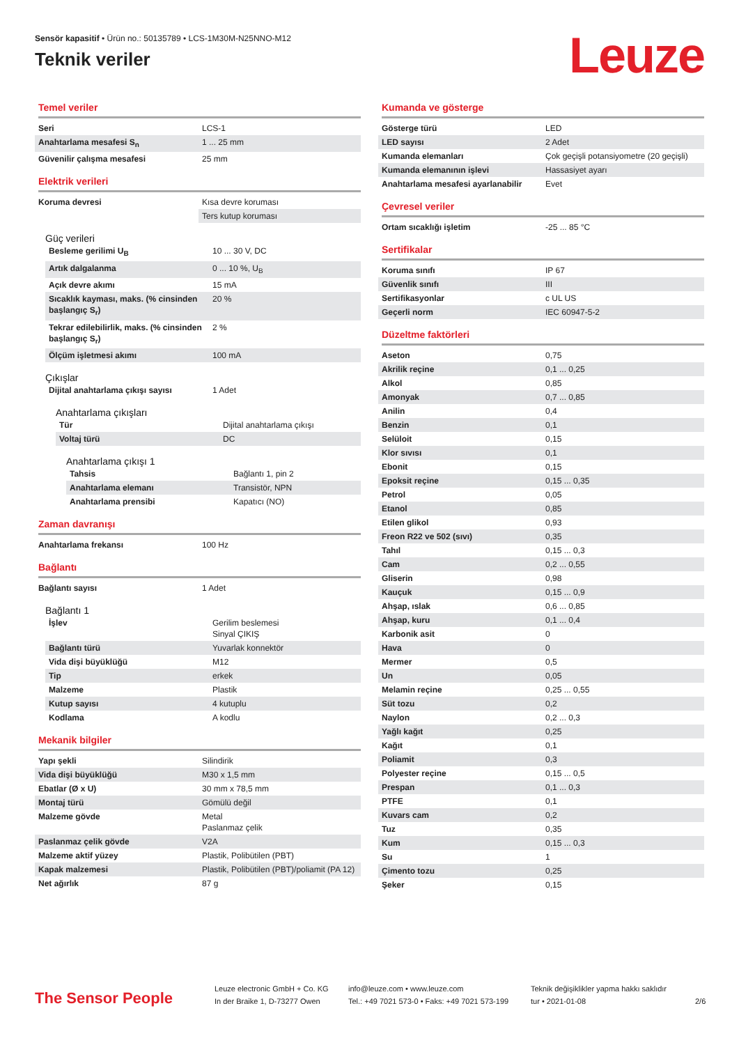Sensör kapasitif • Ürün no.: 50135789 • LCS-1M30M-N25NNO-M12
Teknik veriler
Leuze
Temel veriler
| Seri | LCS-1 |
| Anahtarlama mesafesi S<sub>n</sub> | 1 ... 25 mm |
| Güvenilir çalışma mesafesi | 25 mm |
Elektrik verileri
| Koruma devresi | Kısa devre koruması |
| | Ters kutup koruması |
Güç verileri
| Besleme gerilimi U<sub>B</sub> | 10 ... 30 V, DC |
| Artık dalgalanma | 0 ... 10 %, U<sub>B</sub> |
| Açık devre akımı | 15 mA |
| Sıcaklık kayması, maks. (% cinsinden başlangıç S<sub>r</sub>) | 20 % |
| Tekrar edilebilirlik, maks. (% cinsinden başlangıç S<sub>r</sub>) | 2 % |
| Ölçüm işletmesi akımı | 100 mA |
Çıkışlar
| Dijital anahtarlama çıkışı sayısı | 1 Adet |
Anahtarlama çıkışları
| Tür | Dijital anahtarlama çıkışı |
| Voltaj türü | DC |
Anahtarlama çıkışı 1
| Tahsis | Bağlantı 1, pin 2 |
| Anahtarlama elemanı | Transistör, NPN |
| Anahtarlama prensibi | Kapatıcı (NO) |
Zaman davranışı
| Anahtarlama frekansı | 100 Hz |
Bağlantı
| Bağlantı sayısı | 1 Adet |
Bağlantı 1
| İşlev | Gerilim beslemesi Sinyal ÇIKIŞ |
| Bağlantı türü | Yuvarlak konnektör |
| Vida dişi büyüklüğü | M12 |
| Tip | erkek |
| Malzeme | Plastik |
| Kutup sayısı | 4 kutuplu |
| Kodlama | A kodlu |
Mekanik bilgiler
| Yapı şekli | Silindirik |
| Vida dişi büyüklüğü | M30 x 1,5 mm |
| Ebatlar (Ø x U) | 30 mm x 78,5 mm |
| Montaj türü | Gömülü değil |
| Malzeme gövde | Metal Paslanmaz çelik |
| Paslanmaz çelik gövde | V2A |
| Malzeme aktif yüzey | Plastik, Polibütilen (PBT) |
| Kapak malzemesi | Plastik, Polibütilen (PBT)/poliamit (PA 12) |
| Net ağırlık | 87 g |
Kumanda ve gösterge
| Gösterge türü | LED |
| LED sayısı | 2 Adet |
| Kumanda elemanları | Çok geçişli potansiyometre (20 geçişli) |
| Kumanda elemanının işlevi | Hassasiyet ayarı |
| Anahtarlama mesafesi ayarlanabilir | Evet |
Çevresel veriler
| Ortam sıcaklığı işletim | -25 ... 85 °C |
Sertifikalar
| Koruma sınıfı | IP 67 |
| Güvenlik sınıfı | III |
| Sertifikasyonlar | c UL US |
| Geçerli norm | IEC 60947-5-2 |
Düzeltme faktörleri
| Aseton | 0,75 |
| Akrilik reçine | 0,1 ... 0,25 |
| Alkol | 0,85 |
| Amonyak | 0,7 ... 0,85 |
| Anilin | 0,4 |
| Benzin | 0,1 |
| Selüloit | 0,15 |
| Klor sıvısı | 0,1 |
| Ebonit | 0,15 |
| Epoksit reçine | 0,15 ... 0,35 |
| Petrol | 0,05 |
| Etanol | 0,85 |
| Etilen glikol | 0,93 |
| Freon R22 ve 502 (sıvı) | 0,35 |
| Tahıl | 0,15 ... 0,3 |
| Cam | 0,2 ... 0,55 |
| Gliserin | 0,98 |
| Kauçuk | 0,15 ... 0,9 |
| Ahşap, ıslak | 0,6 ... 0,85 |
| Ahşap, kuru | 0,1 ... 0,4 |
| Karbonik asit | 0 |
| Hava | 0 |
| Mermer | 0,5 |
| Un | 0,05 |
| Melamin reçine | 0,25 ... 0,55 |
| Süt tozu | 0,2 |
| Naylon | 0,2 ... 0,3 |
| Yağlı kağıt | 0,25 |
| Kağıt | 0,1 |
| Poliamit | 0,3 |
| Polyester reçine | 0,15 ... 0,5 |
| Prespan | 0,1 ... 0,3 |
| PTFE | 0,1 |
| Kuvars cam | 0,2 |
| Tuz | 0,35 |
| Kum | 0,15 ... 0,3 |
| Su | 1 |
| Çimento tozu | 0,25 |
| Şeker | 0,15 |
The Sensor People
Leuze electronic GmbH + Co. KG
In der Braike 1, D-73277 Owen
info@leuze.com • www.leuze.com
Tel.: +49 7021 573-0 • Faks: +49 7021 573-199
Teknik değişiklikler yapma hakkı saklıdır
tur • 2021-01-08
2/6